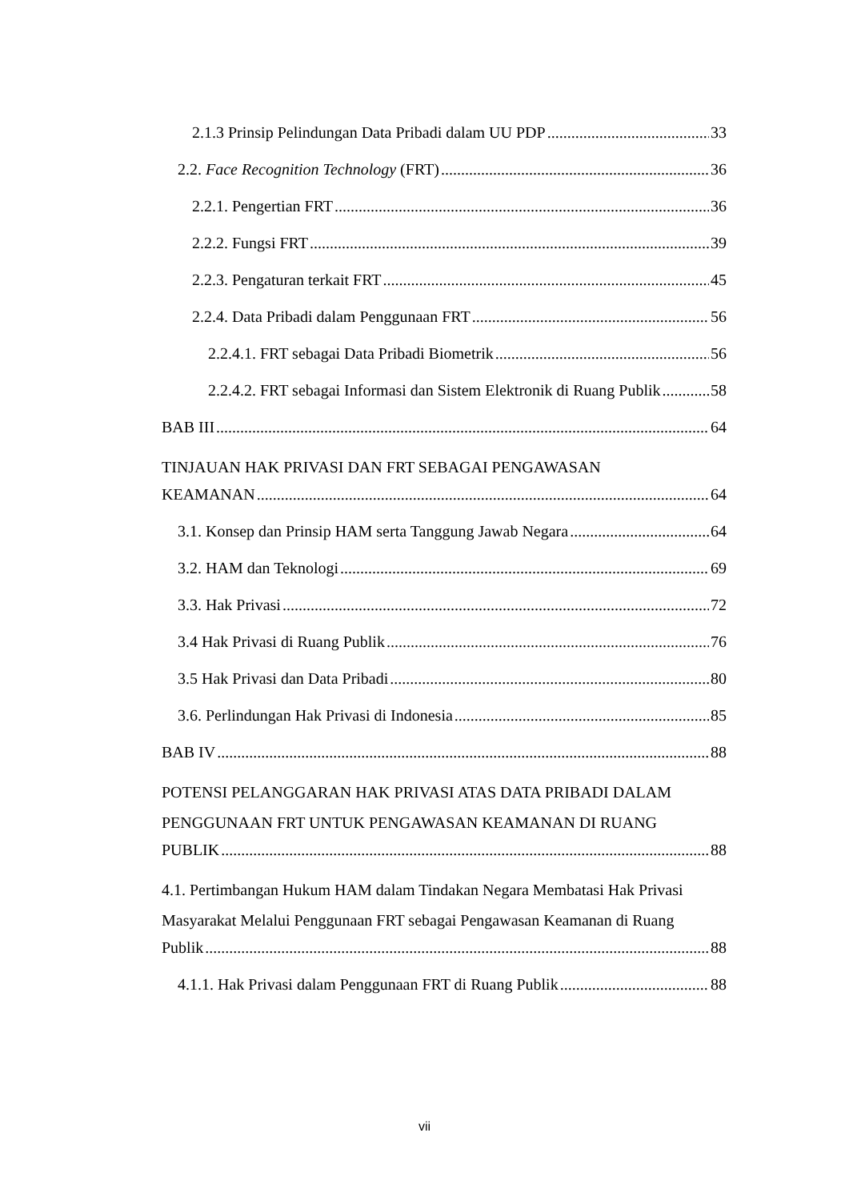2.1.3 Prinsip Pelindungan Data Pribadi dalam UU PDP 33
2.2. Face Recognition Technology (FRT) 36
2.2.1. Pengertian FRT 36
2.2.2. Fungsi FRT 39
2.2.3. Pengaturan terkait FRT 45
2.2.4. Data Pribadi dalam Penggunaan FRT 56
2.2.4.1. FRT sebagai Data Pribadi Biometrik 56
2.2.4.2. FRT sebagai Informasi dan Sistem Elektronik di Ruang Publik 58
BAB III 64
TINJAUAN HAK PRIVASI DAN FRT SEBAGAI PENGAWASAN
KEAMANAN 64
3.1. Konsep dan Prinsip HAM serta Tanggung Jawab Negara 64
3.2. HAM dan Teknologi 69
3.3. Hak Privasi 72
3.4 Hak Privasi di Ruang Publik 76
3.5 Hak Privasi dan Data Pribadi 80
3.6. Perlindungan Hak Privasi di Indonesia 85
BAB IV 88
POTENSI PELANGGARAN HAK PRIVASI ATAS DATA PRIBADI DALAM
PENGGUNAAN FRT UNTUK PENGAWASAN KEAMANAN DI RUANG
PUBLIK 88
4.1. Pertimbangan Hukum HAM dalam Tindakan Negara Membatasi Hak Privasi
Masyarakat Melalui Penggunaan FRT sebagai Pengawasan Keamanan di Ruang
Publik 88
4.1.1. Hak Privasi dalam Penggunaan FRT di Ruang Publik 88
vii